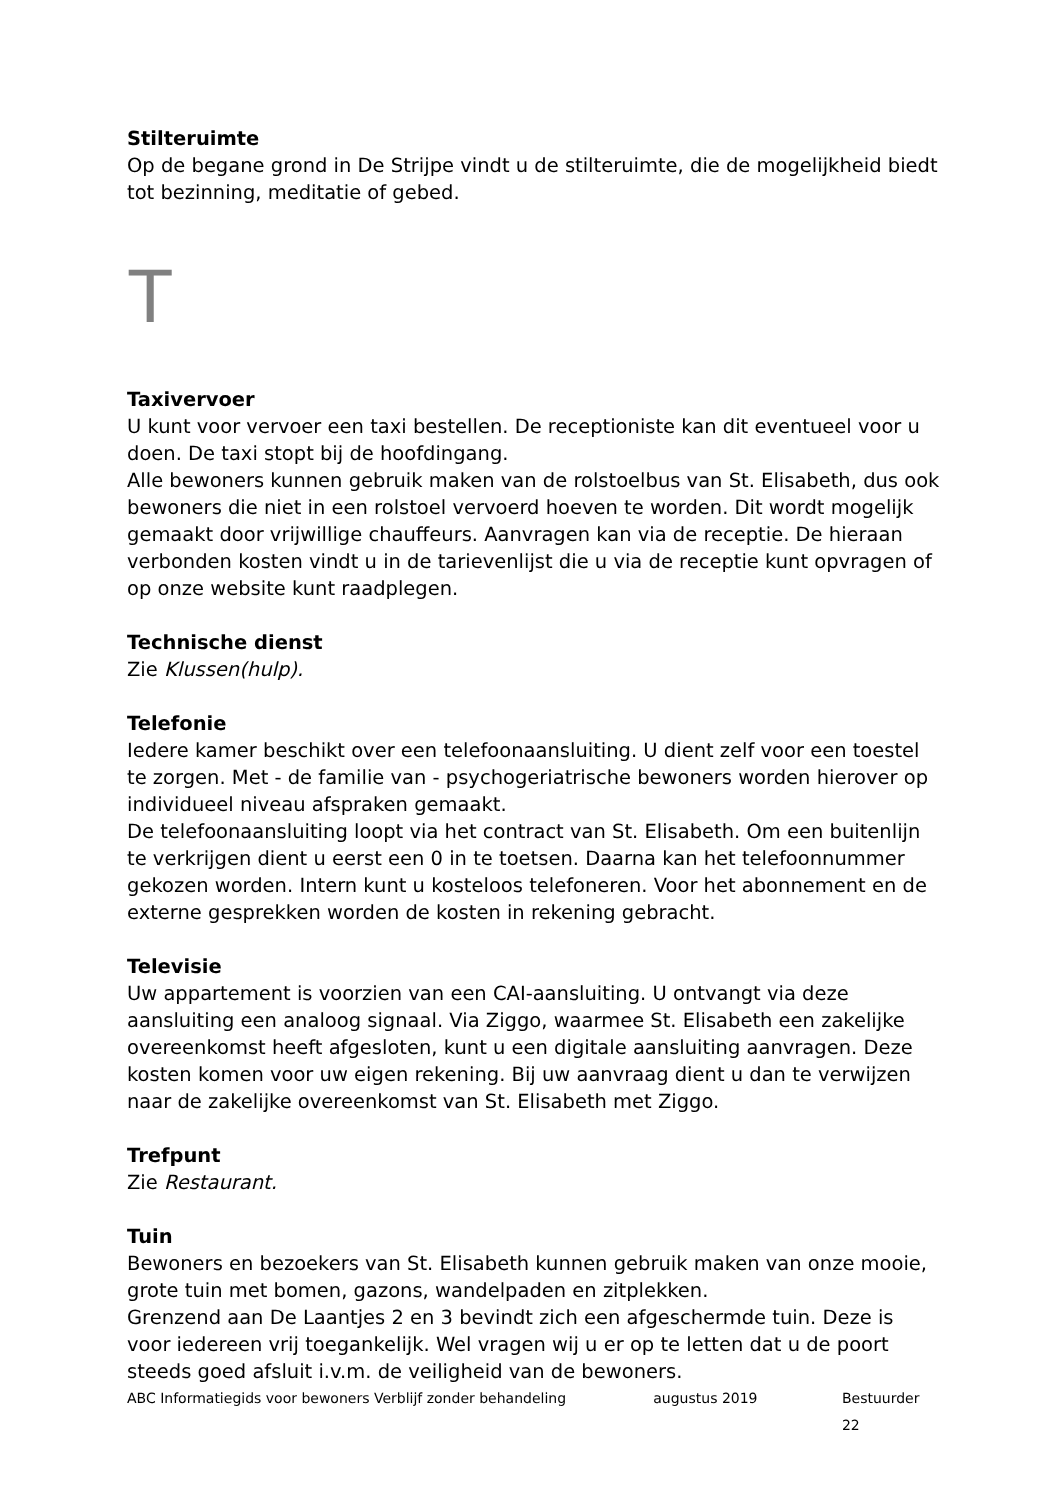Stilteruimte
Op de begane grond in De Strijpe vindt u de stilteruimte, die de mogelijkheid biedt tot bezinning, meditatie of gebed.
T
Taxivervoer
U kunt voor vervoer een taxi bestellen. De receptioniste kan dit eventueel voor u doen. De taxi stopt bij de hoofdingang.
Alle bewoners kunnen gebruik maken van de rolstoelbus van St. Elisabeth, dus ook bewoners die niet in een rolstoel vervoerd hoeven te worden. Dit wordt mogelijk gemaakt door vrijwillige chauffeurs. Aanvragen kan via de receptie. De hieraan verbonden kosten vindt u in de tarievenlijst die u via de receptie kunt opvragen of op onze website kunt raadplegen.
Technische dienst
Zie Klussen(hulp).
Telefonie
Iedere kamer beschikt over een telefoonaansluiting. U dient zelf voor een toestel te zorgen. Met - de familie van - psychogeriatrische bewoners worden hierover op individueel niveau afspraken gemaakt.
De telefoonaansluiting loopt via het contract van St. Elisabeth. Om een buitenlijn te verkrijgen dient u eerst een 0 in te toetsen. Daarna kan het telefoonnummer gekozen worden. Intern kunt u kosteloos telefoneren. Voor het abonnement en de externe gesprekken worden de kosten in rekening gebracht.
Televisie
Uw appartement is voorzien van een CAI-aansluiting. U ontvangt via deze aansluiting een analoog signaal. Via Ziggo, waarmee St. Elisabeth een zakelijke overeenkomst heeft afgesloten, kunt u een digitale aansluiting aanvragen. Deze kosten komen voor uw eigen rekening. Bij uw aanvraag dient u dan te verwijzen naar de zakelijke overeenkomst van St. Elisabeth met Ziggo.
Trefpunt
Zie Restaurant.
Tuin
Bewoners en bezoekers van St. Elisabeth kunnen gebruik maken van onze mooie, grote tuin met bomen, gazons, wandelpaden en zitplekken.
Grenzend aan De Laantjes 2 en 3 bevindt zich een afgeschermde tuin. Deze is voor iedereen vrij toegankelijk. Wel vragen wij u er op te letten dat u de poort steeds goed afsluit i.v.m. de veiligheid van de bewoners.
ABC Informatiegids voor bewoners Verblijf zonder behandeling augustus 2019 Bestuurder 22